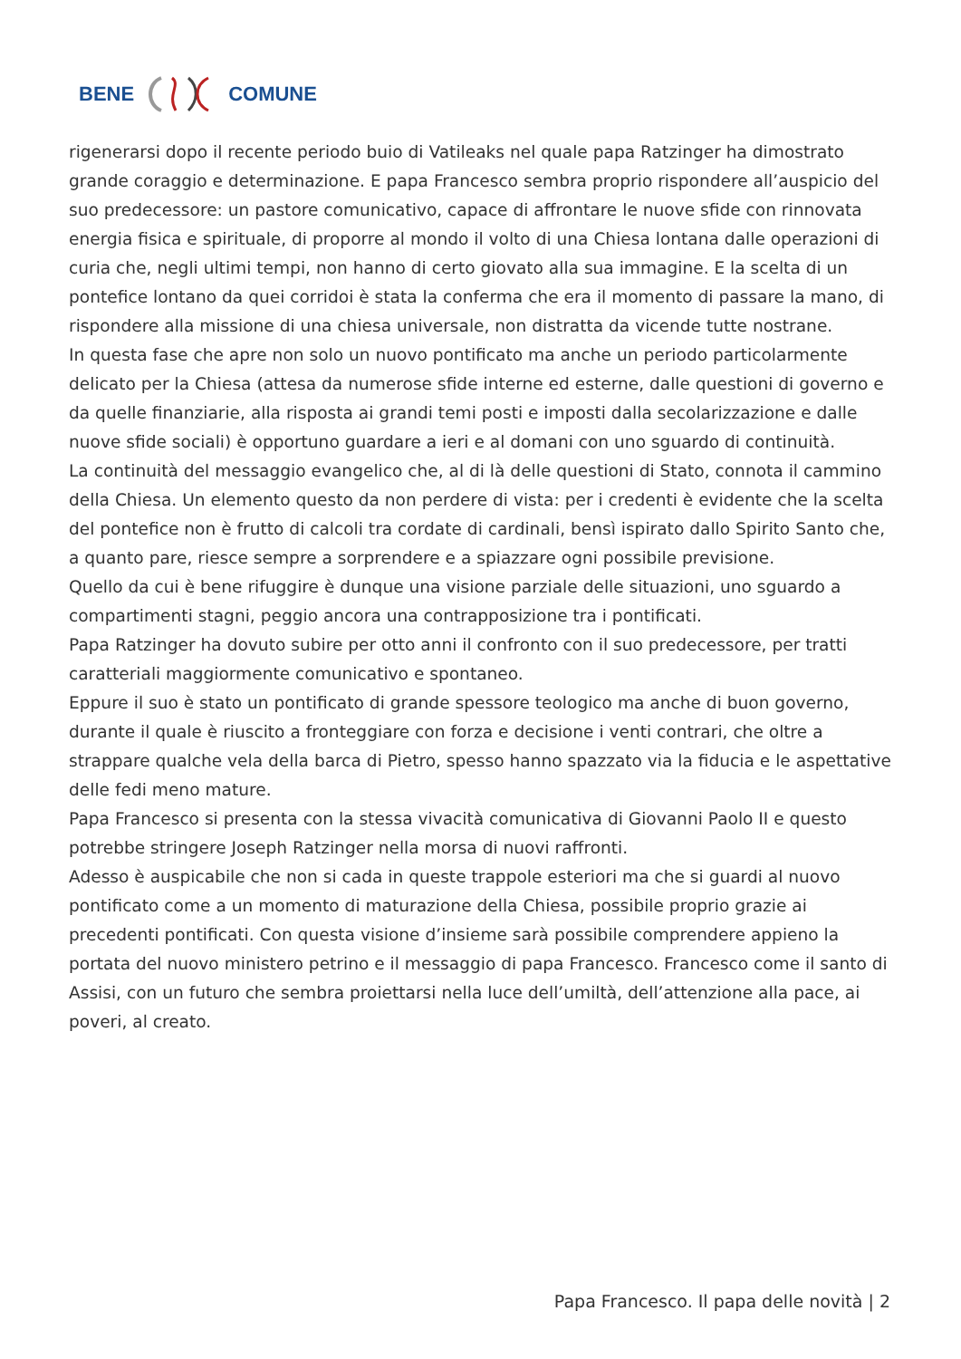BENE COMUNE
rigenerarsi dopo il recente periodo buio di Vatileaks nel quale papa Ratzinger ha dimostrato grande coraggio e determinazione. E papa Francesco sembra proprio rispondere all’auspicio del suo predecessore: un pastore comunicativo, capace di affrontare le nuove sfide con rinnovata energia fisica e spirituale, di proporre al mondo il volto di una Chiesa lontana dalle operazioni di curia che, negli ultimi tempi, non hanno di certo giovato alla sua immagine. E la scelta di un pontefice lontano da quei corridoi è stata la conferma che era il momento di passare la mano, di rispondere alla missione di una chiesa universale, non distratta da vicende tutte nostrane.
In questa fase che apre non solo un nuovo pontificato ma anche un periodo particolarmente delicato per la Chiesa (attesa da numerose sfide interne ed esterne, dalle questioni di governo e da quelle finanziarie, alla risposta ai grandi temi posti e imposti dalla secolarizzazione e dalle nuove sfide sociali) è opportuno guardare a ieri e al domani con uno sguardo di continuità.
La continuità del messaggio evangelico che, al di là delle questioni di Stato, connota il cammino della Chiesa. Un elemento questo da non perdere di vista: per i credenti è evidente che la scelta del pontefice non è frutto di calcoli tra cordate di cardinali, bensì ispirato dallo Spirito Santo che, a quanto pare, riesce sempre a sorprendere e a spiazzare ogni possibile previsione.
Quello da cui è bene rifuggire è dunque una visione parziale delle situazioni, uno sguardo a compartimenti stagni, peggio ancora una contrapposizione tra i pontificati.
Papa Ratzinger ha dovuto subire per otto anni il confronto con il suo predecessore, per tratti caratteriali maggiormente comunicativo e spontaneo.
Eppure il suo è stato un pontificato di grande spessore teologico ma anche di buon governo, durante il quale è riuscito a fronteggiare con forza e decisione i venti contrari, che oltre a strappare qualche vela della barca di Pietro, spesso hanno spazzato via la fiducia e le aspettative delle fedi meno mature.
Papa Francesco si presenta con la stessa vivacità comunicativa di Giovanni Paolo II e questo potrebbe stringere Joseph Ratzinger nella morsa di nuovi raffronti.
Adesso è auspicabile che non si cada in queste trappole esteriori ma che si guardi al nuovo pontificato come a un momento di maturazione della Chiesa, possibile proprio grazie ai precedenti pontificati. Con questa visione d’insieme sarà possibile comprendere appieno la portata del nuovo ministero petrino e il messaggio di papa Francesco. Francesco come il santo di Assisi, con un futuro che sembra proiettarsi nella luce dell’umiltà, dell’attenzione alla pace, ai poveri, al creato.
Papa Francesco. Il papa delle novità | 2